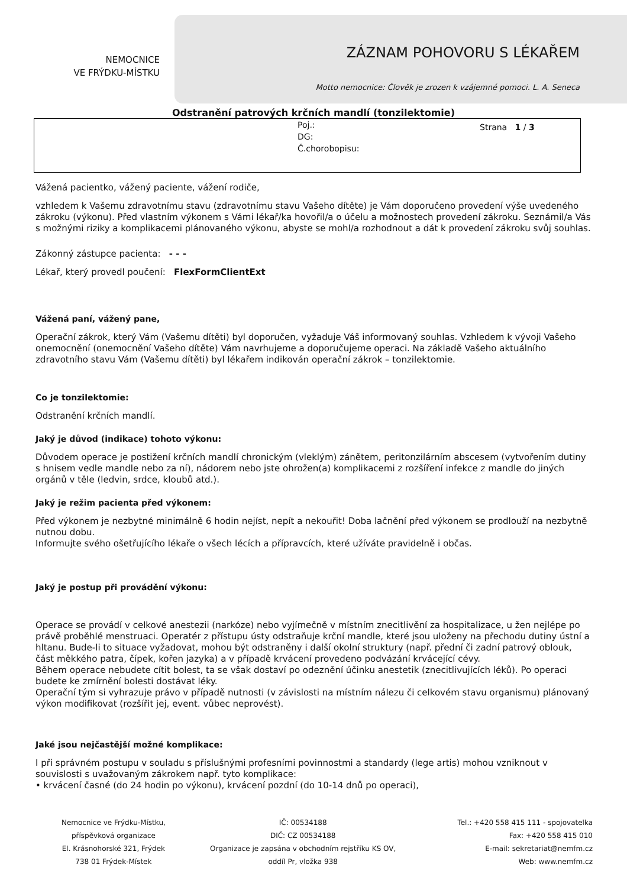NEMOCNICE
VE FRÝDKU-MÍSTKU
ZÁZNAM POHOVORU S LÉKAŘEM
Motto nemocnice: Člověk je zrozen k vzájemné pomoci. L. A. Seneca
Odstranění patrových krčních mandlí (tonzilektomie)
Poj.:
DG:
Č.chorobopisu:
Strana 1 / 3
Vážená pacientko, vážený paciente, vážení rodiče,
vzhledem k Vašemu zdravotnímu stavu (zdravotnímu stavu Vašeho dítěte) je Vám doporučeno provedení výše uvedeného zákroku (výkonu). Před vlastním výkonem s Vámi lékař/ka hovořil/a o účelu a možnostech provedení zákroku. Seznámil/a Vás s možnými riziky a komplikacemi plánovaného výkonu, abyste se mohl/a rozhodnout a dát k provedení zákroku svůj souhlas.
Zákonný zástupce pacienta: - - -
Lékař, který provedl poučení: FlexFormClientExt
Vážená paní, vážený pane,
Operační zákrok, který Vám (Vašemu dítěti) byl doporučen, vyžaduje Váš informovaný souhlas. Vzhledem k vývoji Vašeho onemocnění (onemocnění Vašeho dítěte) Vám navrhujeme a doporučujeme operaci. Na základě Vašeho aktuálního zdravotního stavu Vám (Vašemu dítěti) byl lékařem indikován operační zákrok – tonzilektomie.
Co je tonzilektomie:
Odstranění krčních mandlí.
Jaký je důvod (indikace) tohoto výkonu:
Důvodem operace je postižení krčních mandlí chronickým (vleklým) zánětem, peritonzilárním abscesem (vytvořením dutiny s hnisem vedle mandle nebo za ní), nádorem nebo jste ohrožen(a) komplikacemi z rozšíření infekce z mandle do jiných orgánů v těle (ledvin, srdce, kloubů atd.).
Jaký je režim pacienta před výkonem:
Před výkonem je nezbytné minimálně 6 hodin nejíst, nepít a nekouřit! Doba lačnění před výkonem se prodlouží na nezbytně nutnou dobu.
Informujte svého ošetřujícího lékaře o všech lécích a přípravcích, které užíváte pravidelně i občas.
Jaký je postup při provádění výkonu:
Operace se provádí v celkové anestezii (narkóze) nebo vyjímečně v místním znecitlivění za hospitalizace, u žen nejlépe po právě proběhlé menstruaci. Operatér z přístupu ústy odstraňuje krční mandle, které jsou uloženy na přechodu dutiny ústní a hltanu. Bude-li to situace vyžadovat, mohou být odstraněny i další okolní struktury (např. přední či zadní patrový oblouk, část měkkého patra, čípek, kořen jazyka) a v případě krvácení provedeno podvázání krvácející cévy.
Během operace nebudete cítit bolest, ta se však dostaví po odeznění účinku anestetik (znecitlivujících léků). Po operaci budete ke zmírnění bolesti dostávat léky.
Operační tým si vyhrazuje právo v případě nutnosti (v závislosti na místním nálezu či celkovém stavu organismu) plánovaný výkon modifikovat (rozšířit jej, event. vůbec neprovést).
Jaké jsou nejčastější možné komplikace:
I při správném postupu v souladu s příslušnými profesními povinnostmi a standardy (lege artis) mohou vzniknout v souvislosti s uvažovaným zákrokem např. tyto komplikace:
• krvácení časné (do 24 hodin po výkonu), krvácení pozdní (do 10-14 dnů po operaci),
Nemocnice ve Frýdku-Místku,
příspěvková organizace
El. Krásnohorské 321, Frýdek
738 01 Frýdek-Místek
IČ: 00534188
DIČ: CZ 00534188
Organizace je zapsána v obchodním rejstříku KS OV,
oddíl Pr, vložka 938
Tel.: +420 558 415 111 - spojovatelka
Fax: +420 558 415 010
E-mail: sekretariat@nemfm.cz
Web: www.nemfm.cz